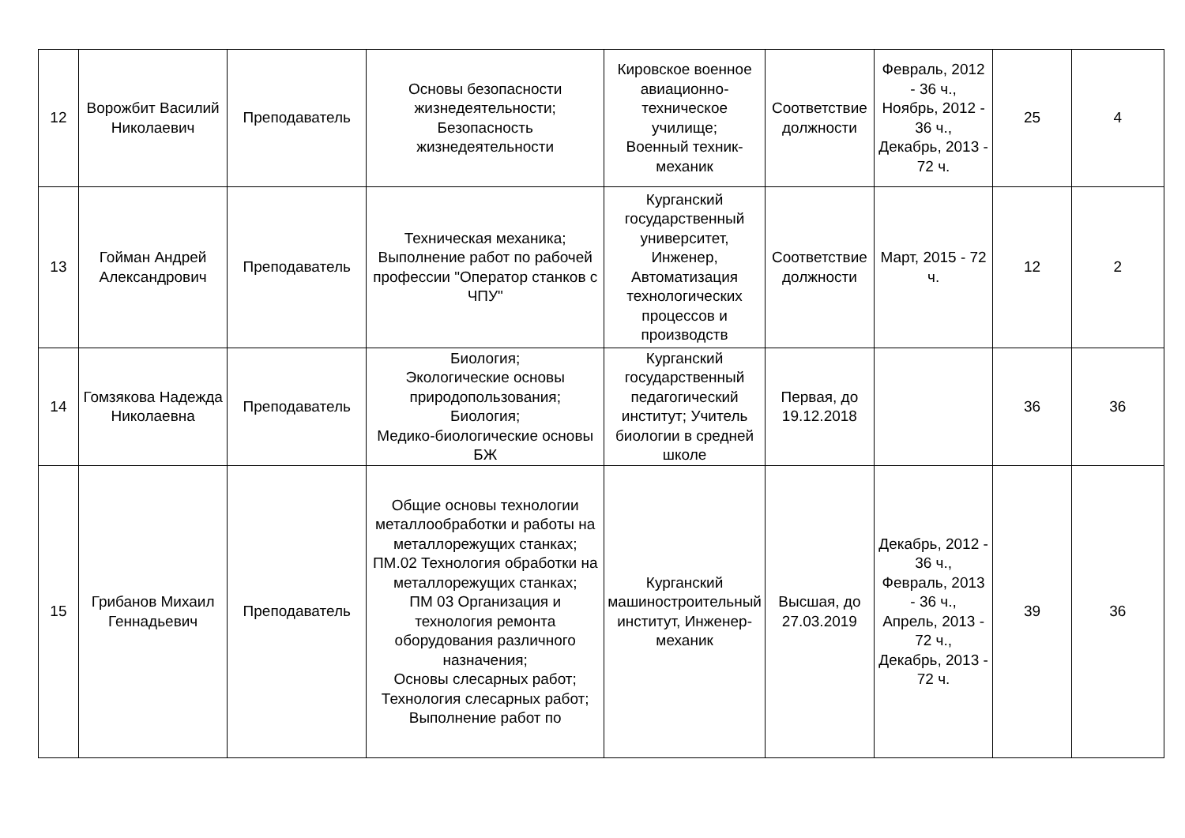| 12 | Ворожбит Василий Николаевич | Преподаватель | Основы безопасности жизнедеятельности; Безопасность жизнедеятельности | Кировское военное авиационно-техническое училище; Военный техник-механик | Соответствие должности | Февраль, 2012 - 36 ч., Ноябрь, 2012 - 36 ч., Декабрь, 2013 - 72 ч. | 25 | 4 |
| 13 | Гойман Андрей Александрович | Преподаватель | Техническая механика; Выполнение работ по рабочей профессии "Оператор станков с ЧПУ" | Курганский государственный университет, Инженер, Автоматизация технологических процессов и производств | Соответствие должности | Март, 2015 - 72 ч. | 12 | 2 |
| 14 | Гомзякова Надежда Николаевна | Преподаватель | Биология; Экологические основы природопользования; Биология; Медико-биологические основы БЖ | Курганский государственный педагогический институт; Учитель биологии в средней школе | Первая, до 19.12.2018 | | 36 | 36 |
| 15 | Грибанов Михаил Геннадьевич | Преподаватель | Общие основы технологии металлообработки и работы на металлорежущих станках; ПМ.02 Технология обработки на металлорежущих станках; ПМ 03 Организация и технология ремонта оборудования различного назначения; Основы слесарных работ; Технология слесарных работ; Выполнение работ по | Курганский машиностроительный институт, Инженер-механик | Высшая, до 27.03.2019 | Декабрь, 2012 - 36 ч., Февраль, 2013 - 36 ч., Апрель, 2013 - 72 ч., Декабрь, 2013 - 72 ч. | 39 | 36 |